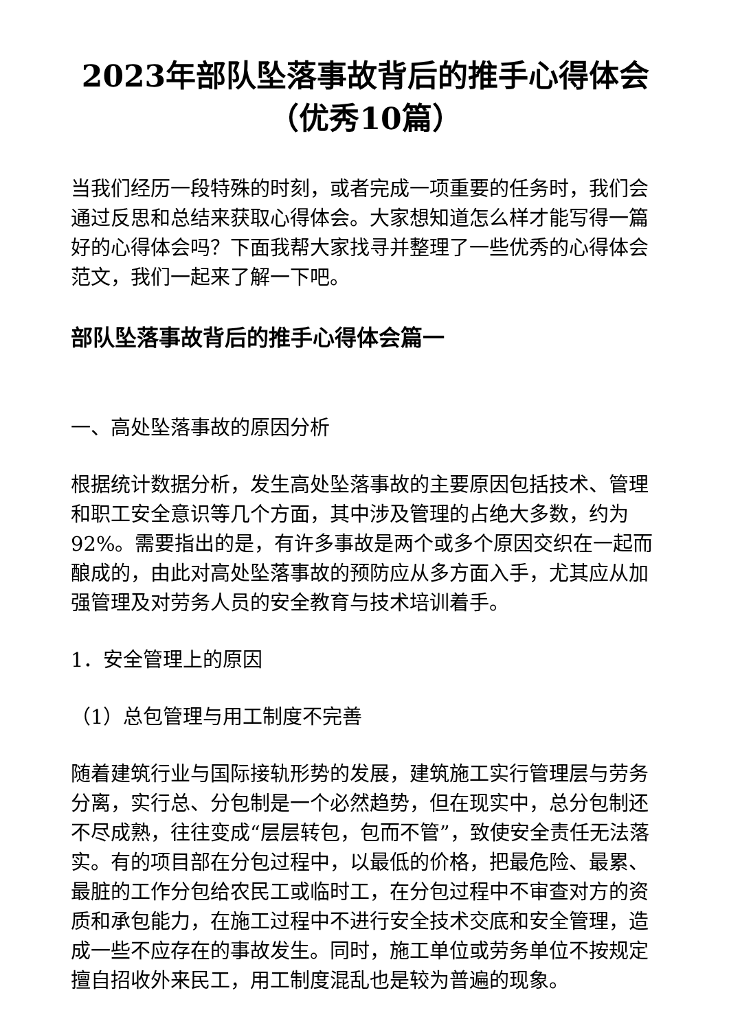2023年部队坠落事故背后的推手心得体会（优秀10篇）
当我们经历一段特殊的时刻，或者完成一项重要的任务时，我们会通过反思和总结来获取心得体会。大家想知道怎么样才能写得一篇好的心得体会吗？下面我帮大家找寻并整理了一些优秀的心得体会范文，我们一起来了解一下吧。
部队坠落事故背后的推手心得体会篇一
一、高处坠落事故的原因分析
根据统计数据分析，发生高处坠落事故的主要原因包括技术、管理和职工安全意识等几个方面，其中涉及管理的占绝大多数，约为92%。需要指出的是，有许多事故是两个或多个原因交织在一起而酿成的，由此对高处坠落事故的预防应从多方面入手，尤其应从加强管理及对劳务人员的安全教育与技术培训着手。
1．安全管理上的原因
（1）总包管理与用工制度不完善
随着建筑行业与国际接轨形势的发展，建筑施工实行管理层与劳务分离，实行总、分包制是一个必然趋势，但在现实中，总分包制还不尽成熟，往往变成“层层转包，包而不管”，致使安全责任无法落实。有的项目部在分包过程中，以最低的价格，把最危险、最累、最脏的工作分包给农民工或临时工，在分包过程中不审查对方的资质和承包能力，在施工过程中不进行安全技术交底和安全管理，造成一些不应存在的事故发生。同时，施工单位或劳务单位不按规定擅自招收外来民工，用工制度混乱也是较为普遍的现象。